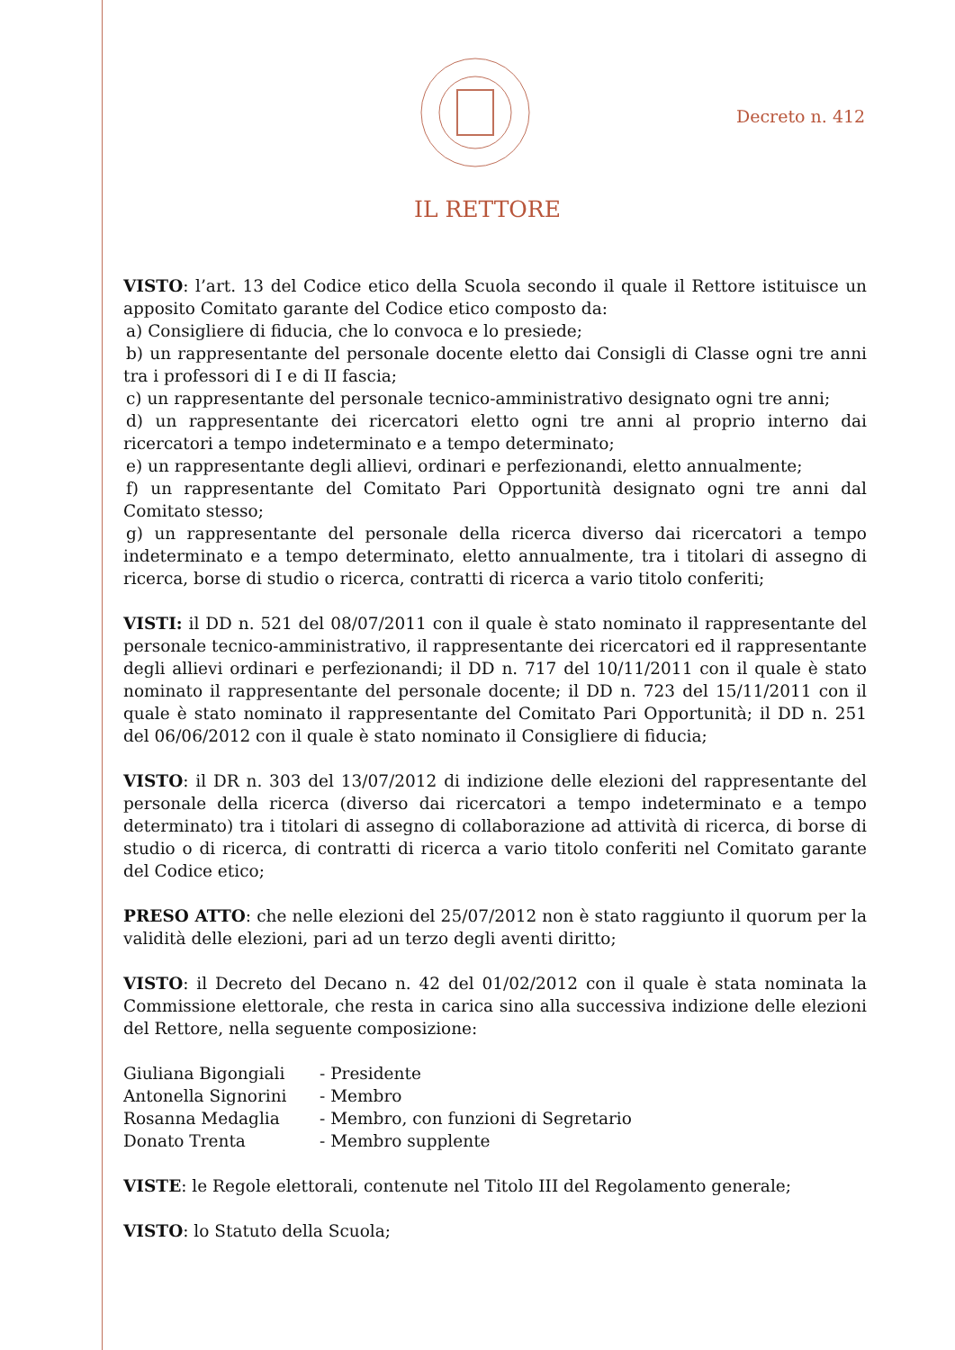Decreto n. 412
IL RETTORE
VISTO: l’art. 13 del Codice etico della Scuola secondo il quale il Rettore istituisce un apposito Comitato garante del Codice etico composto da:
a) Consigliere di fiducia, che lo convoca e lo presiede;
b) un rappresentante del personale docente eletto dai Consigli di Classe ogni tre anni tra i professori di I e di II fascia;
c) un rappresentante del personale tecnico-amministrativo designato ogni tre anni;
d) un rappresentante dei ricercatori eletto ogni tre anni al proprio interno dai ricercatori a tempo indeterminato e a tempo determinato;
e) un rappresentante degli allievi, ordinari e perfezionandi, eletto annualmente;
f) un rappresentante del Comitato Pari Opportunità designato ogni tre anni dal Comitato stesso;
g) un rappresentante del personale della ricerca diverso dai ricercatori a tempo indeterminato e a tempo determinato, eletto annualmente, tra i titolari di assegno di ricerca, borse di studio o ricerca, contratti di ricerca a vario titolo conferiti;
VISTI: il DD n. 521 del 08/07/2011 con il quale è stato nominato il rappresentante del personale tecnico-amministrativo, il rappresentante dei ricercatori ed il rappresentante degli allievi ordinari e perfezionandi; il DD n. 717 del 10/11/2011 con il quale è stato nominato il rappresentante del personale docente; il DD n. 723 del 15/11/2011 con il quale è stato nominato il rappresentante del Comitato Pari Opportunità; il DD n. 251 del 06/06/2012 con il quale è stato nominato il Consigliere di fiducia;
VISTO: il DR n. 303 del 13/07/2012 di indizione delle elezioni del rappresentante del personale della ricerca (diverso dai ricercatori a tempo indeterminato e a tempo determinato) tra i titolari di assegno di collaborazione ad attività di ricerca, di borse di studio o di ricerca, di contratti di ricerca a vario titolo conferiti nel Comitato garante del Codice etico;
PRESO ATTO: che nelle elezioni del 25/07/2012 non è stato raggiunto il quorum per la validità delle elezioni, pari ad un terzo degli aventi diritto;
VISTO: il Decreto del Decano n. 42 del 01/02/2012 con il quale è stata nominata la Commissione elettorale, che resta in carica sino alla successiva indizione delle elezioni del Rettore, nella seguente composizione:
| Giuliana Bigongiali | - Presidente |
| Antonella Signorini | - Membro |
| Rosanna Medaglia | - Membro, con funzioni di Segretario |
| Donato Trenta | - Membro supplente |
VISTE: le Regole elettorali, contenute nel Titolo III del Regolamento generale;
VISTO: lo Statuto della Scuola;